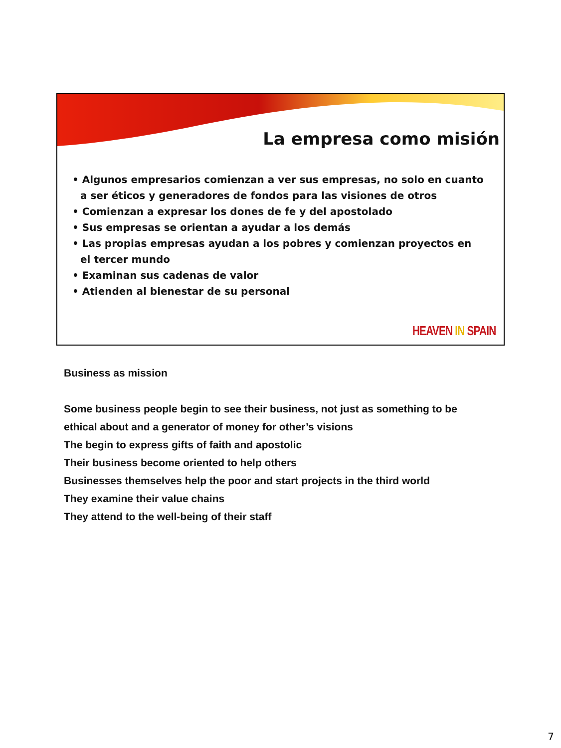La empresa como misión
• Algunos empresarios comienzan a ver sus empresas, no solo en cuanto a ser éticos y generadores de fondos para las visiones de otros
• Comienzan a expresar los dones de fe y del apostolado
• Sus empresas se orientan a ayudar a los demás
• Las propias empresas ayudan a los pobres y comienzan proyectos en el tercer mundo
• Examinan sus cadenas de valor
• Atienden al bienestar de su personal
HEAVEN IN SPAIN
Business as mission
Some business people begin to see their business, not just as something to be
ethical about and a generator of money for other’s visions
The begin to express gifts of faith and apostolic
Their business become oriented to help others
Businesses themselves help the poor and start projects in the third world
They examine their value chains
They attend to the well-being of their staff
7